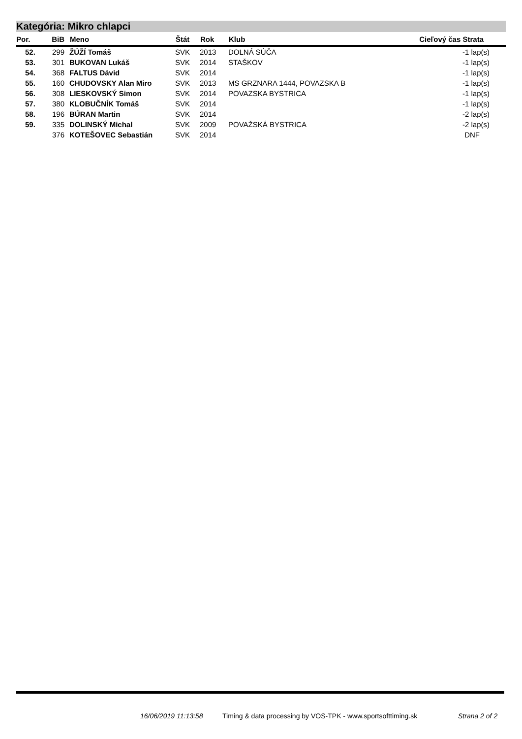Kategória: Mikro chlapci
| Por. | BiB | Meno | Štát | Rok | Klub | Cieľový čas Strata |
| --- | --- | --- | --- | --- | --- | --- |
| 52. | 299 | ŽÚŽÍ Tomáš | SVK | 2013 | DOLNÁ SÚČA | -1 lap(s) |
| 53. | 301 | BUKOVAN Lukáš | SVK | 2014 | STAŠKOV | -1 lap(s) |
| 54. | 368 | FALTUS Dávid | SVK | 2014 | | -1 lap(s) |
| 55. | 160 | CHUDOVSKY Alan Miro | SVK | 2013 | MS GRZNARA 1444, POVAZSKA B | -1 lap(s) |
| 56. | 308 | LIESKOVSKÝ Simon | SVK | 2014 | POVAZSKA BYSTRICA | -1 lap(s) |
| 57. | 380 | KLOBUČNÍK Tomáš | SVK | 2014 | | -1 lap(s) |
| 58. | 196 | BÚRAN Martin | SVK | 2014 | | -2 lap(s) |
| 59. | 335 | DOLINSKÝ Michal | SVK | 2009 | POVAŽSKÁ BYSTRICA | -2 lap(s) |
| | 376 | KOTEŠOVEC Sebastián | SVK | 2014 | | DNF |
16/06/2019 11:13:58
Timing & data processing by VOS-TPK - www.sportsofttiming.sk
Strana 2 of 2